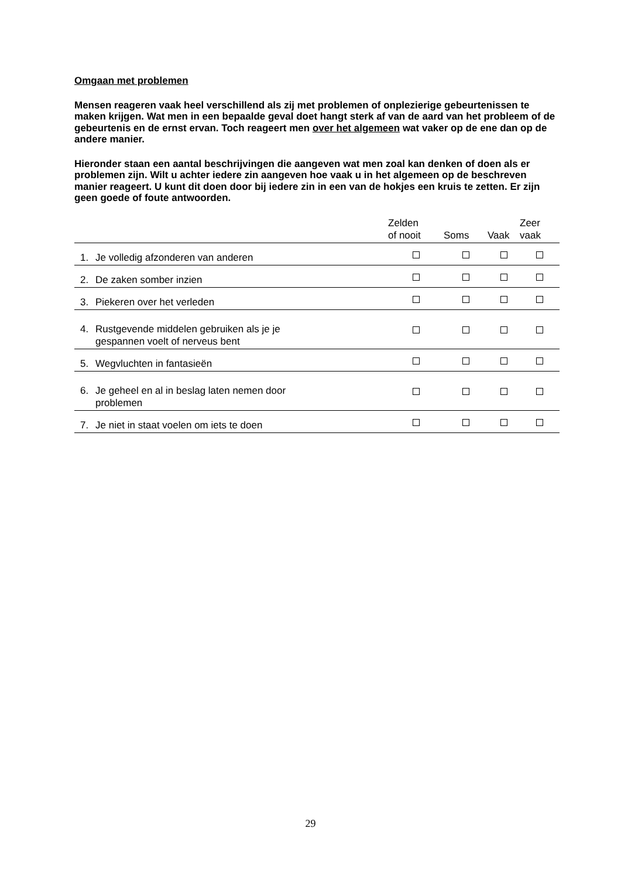Omgaan met problemen
Mensen reageren vaak heel verschillend als zij met problemen of onplezierige gebeurtenissen te maken krijgen. Wat men in een bepaalde geval doet hangt sterk af van de aard van het probleem of de gebeurtenis en de ernst ervan. Toch reageert men over het algemeen wat vaker op de ene dan op de andere manier.
Hieronder staan een aantal beschrijvingen die aangeven wat men zoal kan denken of doen als er problemen zijn. Wilt u achter iedere zin aangeven hoe vaak u in het algemeen op de beschreven manier reageert. U kunt dit doen door bij iedere zin in een van de hokjes een kruis te zetten. Er zijn geen goede of foute antwoorden.
| | Zelden of nooit | Soms | Vaak | Zeer vaak |
| --- | --- | --- | --- | --- |
| 1. Je volledig afzonderen van anderen | | | | |
| 2. De zaken somber inzien | | | | |
| 3. Piekeren over het verleden | | | | |
| 4. Rustgevende middelen gebruiken als je je gespannen voelt of nerveus bent | | | | |
| 5. Wegvluchten in fantasieën | | | | |
| 6. Je geheel en al in beslag laten nemen door problemen | | | | |
| 7. Je niet in staat voelen om iets te doen | | | | |
29